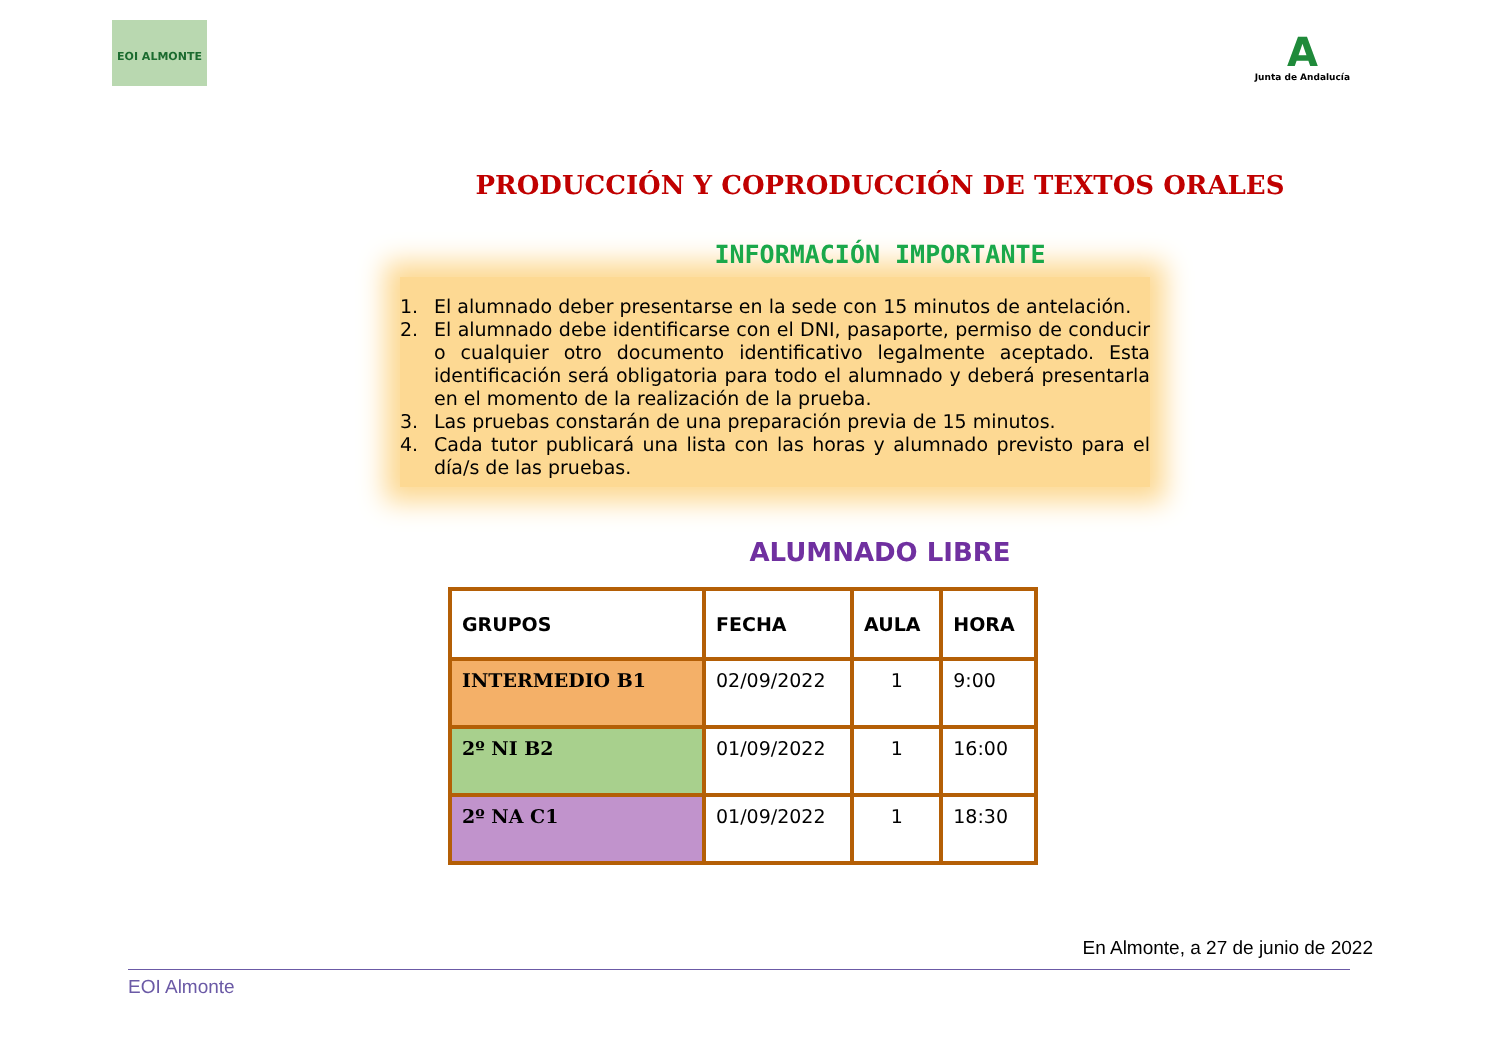EOI ALMONTE
A
Junta de Andalucía
PRODUCCIÓN Y COPRODUCCIÓN DE TEXTOS ORALES
INFORMACIÓN IMPORTANTE
1. El alumnado deber presentarse en la sede con 15 minutos de antelación.
2. El alumnado debe identificarse con el DNI, pasaporte, permiso de conducir o cualquier otro documento identificativo legalmente aceptado. Esta identificación será obligatoria para todo el alumnado y deberá presentarla en el momento de la realización de la prueba.
3. Las pruebas constarán de una preparación previa de 15 minutos.
4. Cada tutor publicará una lista con las horas y alumnado previsto para el día/s de las pruebas.
ALUMNADO LIBRE
| GRUPOS | FECHA | AULA | HORA |
| --- | --- | --- | --- |
| INTERMEDIO B1 | 02/09/2022 | 1 | 9:00 |
| 2º NI B2 | 01/09/2022 | 1 | 16:00 |
| 2º NA C1 | 01/09/2022 | 1 | 18:30 |
En Almonte, a 27 de junio de 2022
EOI Almonte